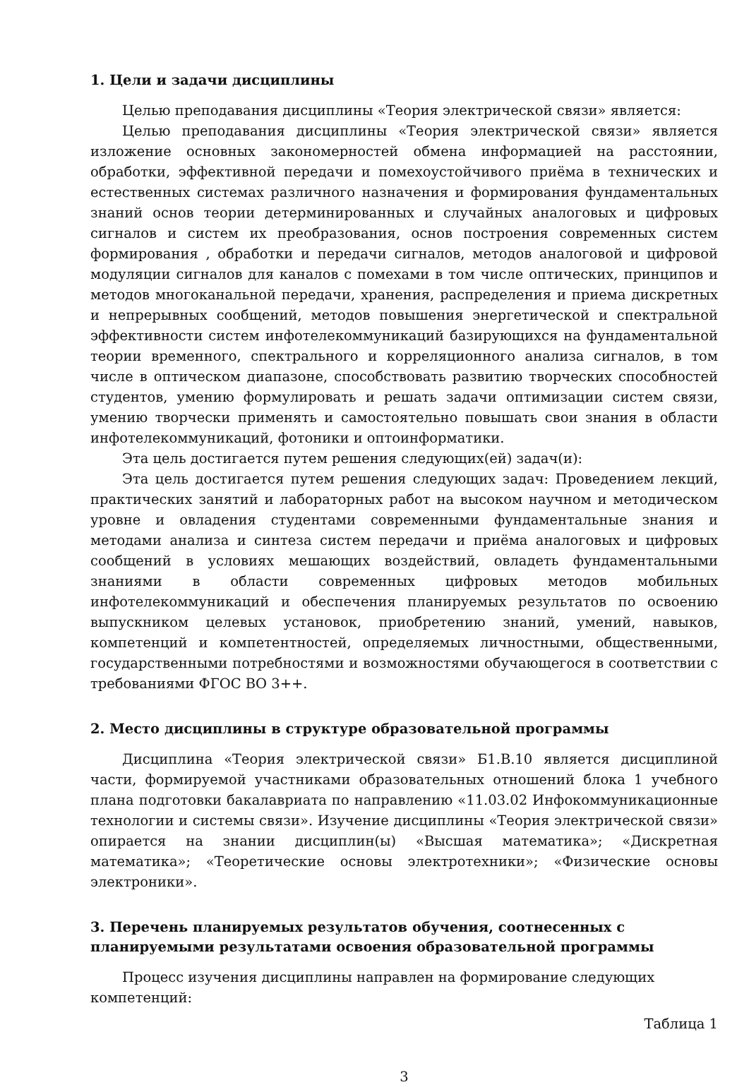1. Цели и задачи дисциплины
Целью преподавания дисциплины «Теория электрической связи» является:
Целью преподавания дисциплины «Теория электрической связи» является изложение основных закономерностей обмена информацией на расстоянии, обработки, эффективной передачи и помехоустойчивого приёма в технических и естественных системах различного назначения и формирования фундаментальных знаний основ теории детерминированных и случайных аналоговых и цифровых сигналов и систем их преобразования, основ построения современных систем формирования , обработки и передачи сигналов, методов аналоговой и цифровой модуляции сигналов для каналов с помехами в том числе оптических, принципов и методов многоканальной передачи, хранения, распределения и приема дискретных и непрерывных сообщений, методов повышения энергетической и спектральной эффективности систем инфотелекоммуникаций базирующихся на фундаментальной теории временного, спектрального и корреляционного анализа сигналов, в том числе в оптическом диапазоне, способствовать развитию творческих способностей студентов, умению формулировать и решать задачи оптимизации систем связи, умению творчески применять и самостоятельно повышать свои знания в области инфотелекоммуникаций, фотоники и оптоинформатики.
Эта цель достигается путем решения следующих(ей) задач(и):
Эта цель достигается путем решения следующих задач: Проведением лекций, практических занятий и лабораторных работ на высоком научном и методическом уровне и овладения студентами современными фундаментальные знания и методами анализа и синтеза систем передачи и приёма аналоговых и цифровых сообщений в условиях мешающих воздействий, овладеть фундаментальными знаниями в области современных цифровых методов мобильных инфотелекоммуникаций и обеспечения планируемых результатов по освоению выпускником целевых установок, приобретению знаний, умений, навыков, компетенций и компетентностей, определяемых личностными, общественными, государственными потребностями и возможностями обучающегося в соответствии с требованиями ФГОС ВО 3++.
2. Место дисциплины в структуре образовательной программы
Дисциплина «Теория электрической связи» Б1.В.10 является дисциплиной части, формируемой участниками образовательных отношений блока 1 учебного плана подготовки бакалавриата по направлению «11.03.02 Инфокоммуникационные технологии и системы связи». Изучение дисциплины «Теория электрической связи» опирается на знании дисциплин(ы) «Высшая математика»; «Дискретная математика»; «Теоретические основы электротехники»; «Физические основы электроники».
3. Перечень планируемых результатов обучения, соотнесенных с
планируемыми результатами освоения образовательной программы
Процесс изучения дисциплины направлен на формирование следующих компетенций:
Таблица 1
3